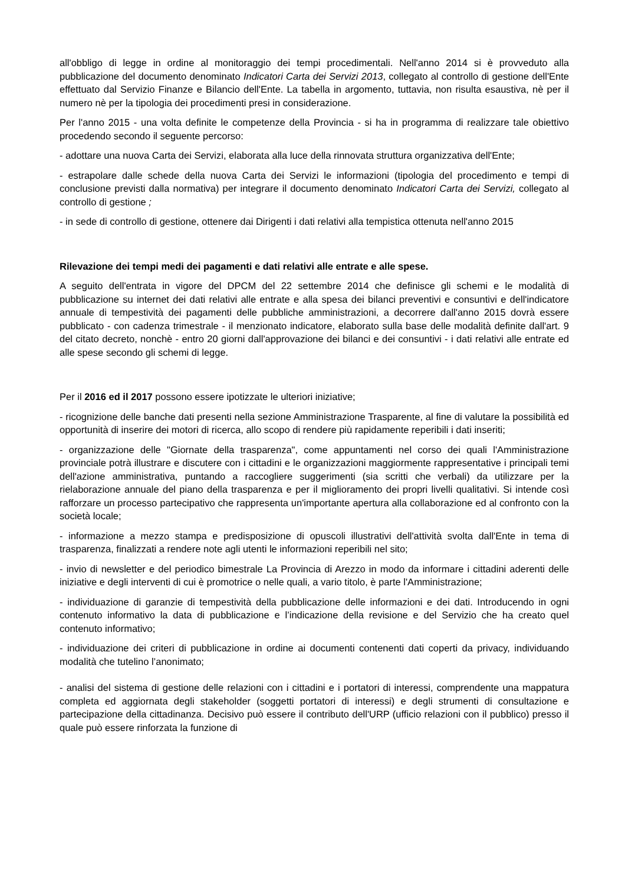all'obbligo di legge in ordine al monitoraggio dei tempi procedimentali. Nell'anno 2014 si è provveduto alla pubblicazione del documento denominato Indicatori Carta dei Servizi 2013, collegato al controllo di gestione dell'Ente effettuato dal Servizio Finanze e Bilancio dell'Ente. La tabella in argomento, tuttavia, non risulta esaustiva, nè per il numero nè per la tipologia dei procedimenti presi in considerazione.
Per l'anno 2015 - una volta definite le competenze della Provincia - si ha in programma di realizzare tale obiettivo procedendo secondo il seguente percorso:
- adottare una nuova Carta dei Servizi, elaborata alla luce della rinnovata struttura organizzativa dell'Ente;
- estrapolare dalle schede della nuova Carta dei Servizi le informazioni (tipologia del procedimento e tempi di conclusione previsti dalla normativa) per integrare il documento denominato Indicatori Carta dei Servizi, collegato al controllo di gestione ;
- in sede di controllo di gestione, ottenere dai Dirigenti i dati relativi alla tempistica ottenuta nell'anno 2015
Rilevazione dei tempi medi dei pagamenti e dati relativi alle entrate e alle spese.
A seguito dell'entrata in vigore del DPCM del 22 settembre 2014 che definisce gli schemi e le modalità di pubblicazione su internet dei dati relativi alle entrate e alla spesa dei bilanci preventivi e consuntivi e dell'indicatore annuale di tempestività dei pagamenti delle pubbliche amministrazioni, a decorrere dall'anno 2015 dovrà essere pubblicato - con cadenza trimestrale - il menzionato indicatore, elaborato sulla base delle modalità definite dall'art. 9 del citato decreto, nonchè - entro 20 giorni dall'approvazione dei bilanci e dei consuntivi - i dati relativi alle entrate ed alle spese secondo gli schemi di legge.
Per il 2016 ed il 2017 possono essere ipotizzate le ulteriori iniziative;
- ricognizione delle banche dati presenti nella sezione Amministrazione Trasparente, al fine di valutare la possibilità ed opportunità di inserire dei motori di ricerca, allo scopo di rendere più rapidamente reperibili i dati inseriti;
- organizzazione delle "Giornate della trasparenza", come appuntamenti nel corso dei quali l'Amministrazione provinciale potrà illustrare e discutere con i cittadini e le organizzazioni maggiormente rappresentative i principali temi dell'azione amministrativa, puntando a raccogliere suggerimenti (sia scritti che verbali) da utilizzare per la rielaborazione annuale del piano della trasparenza e per il miglioramento dei propri livelli qualitativi. Si intende così rafforzare un processo partecipativo che rappresenta un'importante apertura alla collaborazione ed al confronto con la società locale;
- informazione a mezzo stampa e predisposizione di opuscoli illustrativi dell'attività svolta dall'Ente in tema di trasparenza, finalizzati a rendere note agli utenti le informazioni reperibili nel sito;
- invio di newsletter e del periodico bimestrale La Provincia di Arezzo in modo da informare i cittadini aderenti delle iniziative e degli interventi di cui è promotrice o nelle quali, a vario titolo, è parte l'Amministrazione;
- individuazione di garanzie di tempestività della pubblicazione delle informazioni e dei dati. Introducendo in ogni contenuto informativo la data di pubblicazione e l’indicazione della revisione e del Servizio che ha creato quel contenuto informativo;
- individuazione dei criteri di pubblicazione in ordine ai documenti contenenti dati coperti da privacy, individuando modalità che tutelino l’anonimato;
- analisi del sistema di gestione delle relazioni con i cittadini e i portatori di interessi, comprendente una mappatura completa ed aggiornata degli stakeholder (soggetti portatori di interessi) e degli strumenti di consultazione e partecipazione della cittadinanza. Decisivo può essere il contributo dell'URP (ufficio relazioni con il pubblico) presso il quale può essere rinforzata la funzione di